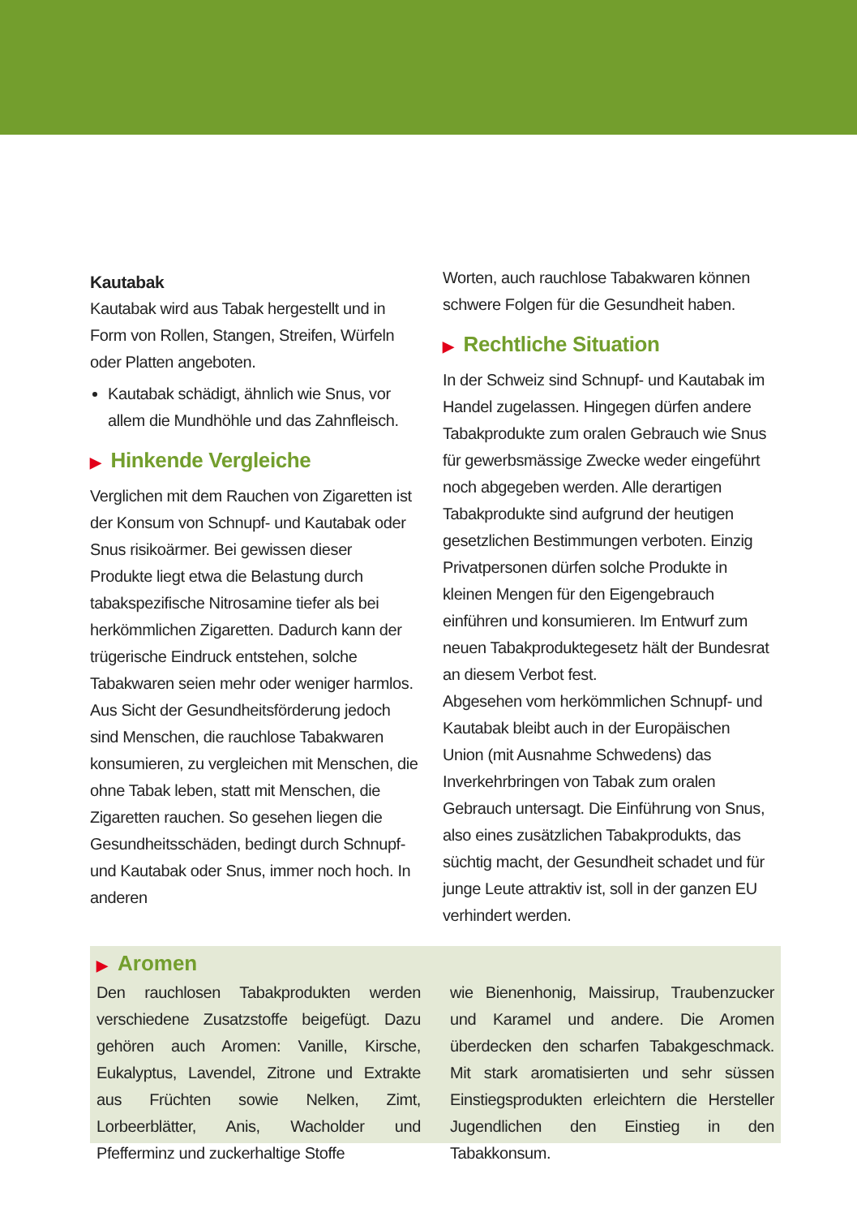Kautabak
Kautabak wird aus Tabak hergestellt und in Form von Rollen, Stangen, Streifen, Würfeln oder Platten angeboten.
Kautabak schädigt, ähnlich wie Snus, vor allem die Mundhöhle und das Zahnfleisch.
▶ Hinkende Vergleiche
Verglichen mit dem Rauchen von Zigaretten ist der Konsum von Schnupf- und Kautabak oder Snus risikoärmer. Bei gewissen dieser Produkte liegt etwa die Belastung durch tabakspezifische Nitrosamine tiefer als bei herkömmlichen Zigaretten. Dadurch kann der trügerische Eindruck entstehen, solche Tabakwaren seien mehr oder weniger harmlos.
Aus Sicht der Gesundheitsförderung jedoch sind Menschen, die rauchlose Tabakwaren konsumieren, zu vergleichen mit Menschen, die ohne Tabak leben, statt mit Menschen, die Zigaretten rauchen. So gesehen liegen die Gesundheitsschäden, bedingt durch Schnupf- und Kautabak oder Snus, immer noch hoch. In anderen
Worten, auch rauchlose Tabakwaren können schwere Folgen für die Gesundheit haben.
▶ Rechtliche Situation
In der Schweiz sind Schnupf- und Kautabak im Handel zugelassen. Hingegen dürfen andere Tabakprodukte zum oralen Gebrauch wie Snus für gewerbsmässige Zwecke weder eingeführt noch abgegeben werden. Alle derartigen Tabakprodukte sind aufgrund der heutigen gesetzlichen Bestimmungen verboten. Einzig Privatpersonen dürfen solche Produkte in kleinen Mengen für den Eigengebrauch einführen und konsumieren. Im Entwurf zum neuen Tabakproduktegesetz hält der Bundesrat an diesem Verbot fest.
Abgesehen vom herkömmlichen Schnupf- und Kautabak bleibt auch in der Europäischen Union (mit Ausnahme Schwedens) das Inverkehrbringen von Tabak zum oralen Gebrauch untersagt. Die Einführung von Snus, also eines zusätzlichen Tabakprodukts, das süchtig macht, der Gesundheit schadet und für junge Leute attraktiv ist, soll in der ganzen EU verhindert werden.
▶ Aromen
Den rauchlosen Tabakprodukten werden verschiedene Zusatzstoffe beigefügt. Dazu gehören auch Aromen: Vanille, Kirsche, Eukalyptus, Lavendel, Zitrone und Extrakte aus Früchten sowie Nelken, Zimt, Lorbeerblätter, Anis, Wacholder und Pfefferminz und zuckerhaltige Stoffe
wie Bienenhonig, Maissirup, Traubenzucker und Karamel und andere. Die Aromen überdecken den scharfen Tabakgeschmack. Mit stark aromatisierten und sehr süssen Einstiegsprodukten erleichtern die Hersteller Jugendlichen den Einstieg in den Tabakkonsum.